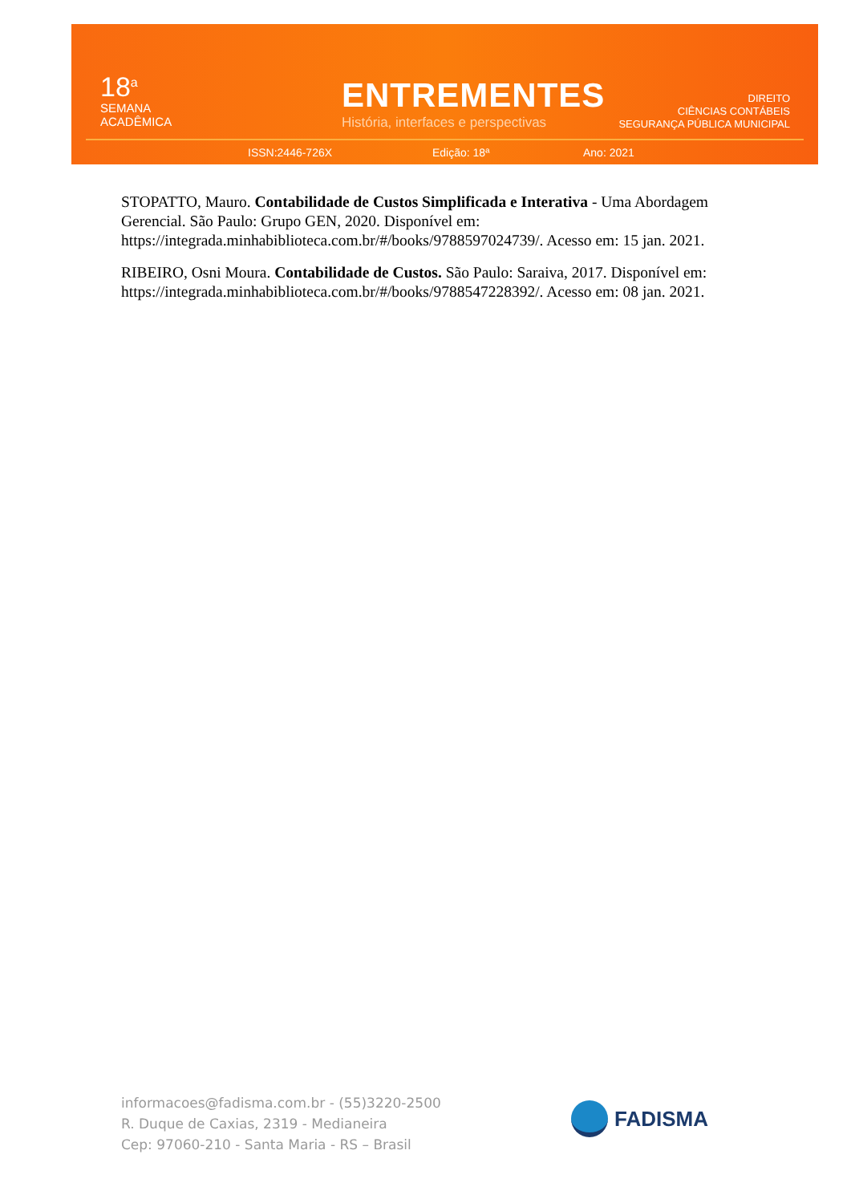18<sup>a</sup>
SEMANA
ACADÊMICA
ENTREMENTES
História, interfaces e perspectivas
DIREITO
CIÊNCIAS CONTÁBEIS
SEGURANÇA PÚBLICA MUNICIPAL
ISSN:2446-726X Edição: 18ª Ano: 2021
STOPATTO, Mauro. Contabilidade de Custos Simplificada e Interativa - Uma Abordagem Gerencial. São Paulo: Grupo GEN, 2020. Disponível em: https://integrada.minhabiblioteca.com.br/#/books/9788597024739/. Acesso em: 15 jan. 2021.
RIBEIRO, Osni Moura. Contabilidade de Custos. São Paulo: Saraiva, 2017. Disponível em: https://integrada.minhabiblioteca.com.br/#/books/9788547228392/. Acesso em: 08 jan. 2021.
informacoes@fadisma.com.br - (55)3220-2500
R. Duque de Caxias, 2319 - Medianeira
Cep: 97060-210 - Santa Maria - RS – Brasil
FADISMA